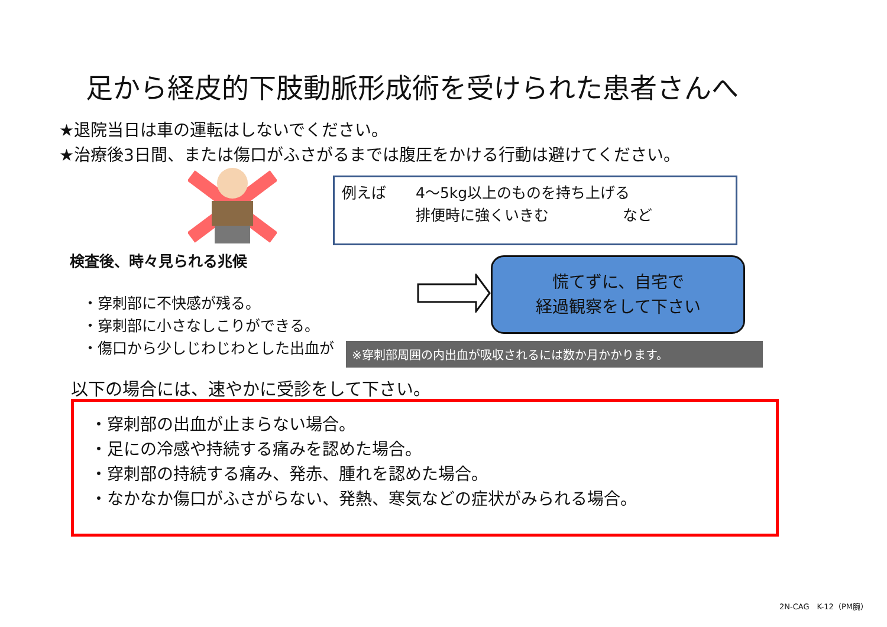足から経皮的下肢動脈形成術を受けられた患者さんへ
★退院当日は車の運転はしないでください。
★治療後3日間、または傷口がふさがるまでは腹圧をかける行動は避けてください。
例えば　　4〜5kg以上のものを持ち上げる
　　　　　排便時に強くいきむ　　　　　など
検査後、時々見られる兆候
・穿刺部に不快感が残る。
・穿刺部に小さなしこりができる。
・傷口から少しじわじわとした出血が
慌てずに、自宅で
経過観察をして下さい
※穿刺部周囲の内出血が吸収されるには数か月かかります。
以下の場合には、速やかに受診をして下さい。
・穿刺部の出血が止まらない場合。
・足にの冷感や持続する痛みを認めた場合。
・穿刺部の持続する痛み、発赤、腫れを認めた場合。
・なかなか傷口がふさがらない、発熱、寒気などの症状がみられる場合。
2N-CAG　K-12（PM腕）